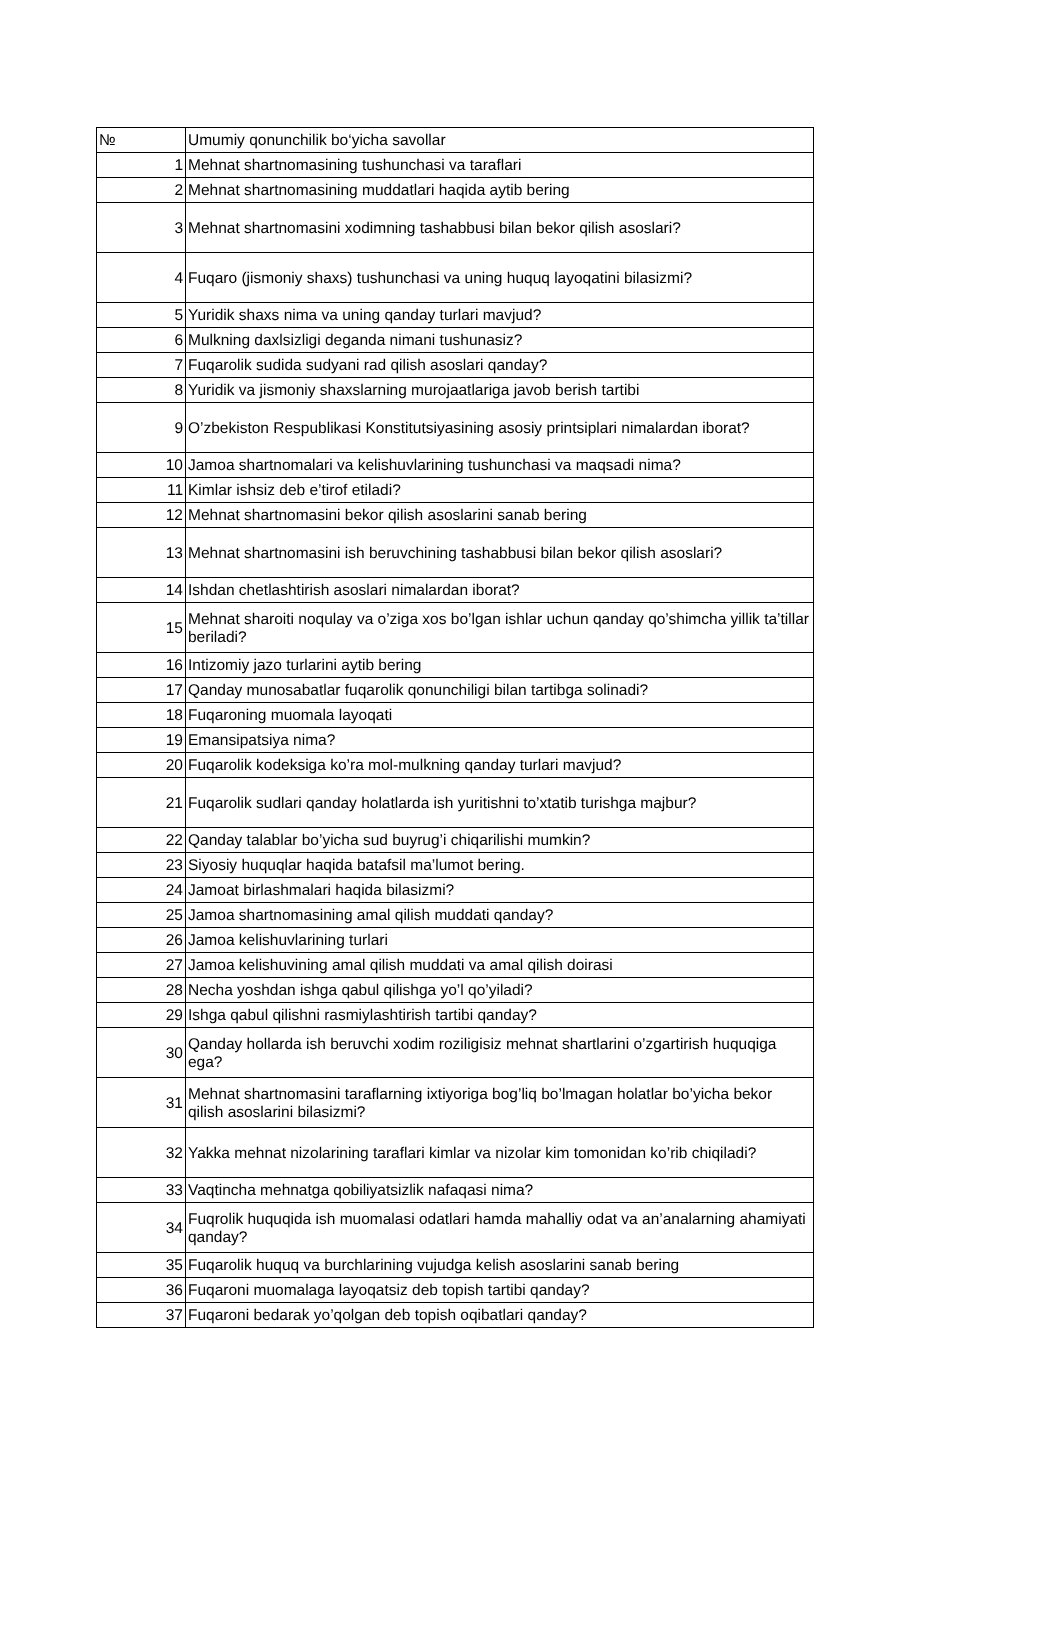| № | Umumiy qonunchilik bo‘yicha savollar |
| --- | --- |
| 1 | Mehnat shartnomasining tushunchasi va taraflari |
| 2 | Mehnat shartnomasining muddatlari haqida aytib bering |
| 3 | Mehnat shartnomasini xodimning tashabbusi bilan bekor qilish asoslari? |
| 4 | Fuqaro (jismoniy shaxs) tushunchasi va uning huquq layoqatini bilasizmi? |
| 5 | Yuridik shaxs nima va uning qanday turlari mavjud? |
| 6 | Mulkning daxlsizligi deganda nimani tushunasiz? |
| 7 | Fuqarolik sudida sudyani rad qilish asoslari qanday? |
| 8 | Yuridik va jismoniy shaxslarning murojaatlariga javob berish tartibi |
| 9 | O’zbekiston Respublikasi Konstitutsiyasining asosiy printsiplari nimalardan iborat? |
| 10 | Jamoa shartnomalari va kelishuvlarining tushunchasi va maqsadi nima? |
| 11 | Kimlar ishsiz deb e’tirof etiladi? |
| 12 | Mehnat shartnomasini bekor qilish asoslarini sanab bering |
| 13 | Mehnat shartnomasini ish beruvchining tashabbusi bilan bekor qilish asoslari? |
| 14 | Ishdan chetlashtirish asoslari nimalardan iborat? |
| 15 | Mehnat sharoiti noqulay va o’ziga xos bo’lgan ishlar uchun qanday qo’shimcha yillik ta’tillar beriladi? |
| 16 | Intizomiy jazo turlarini aytib bering |
| 17 | Qanday munosabatlar fuqarolik qonunchiligi bilan tartibga solinadi? |
| 18 | Fuqaroning muomala layoqati |
| 19 | Emansipatsiya nima? |
| 20 | Fuqarolik kodeksiga ko’ra mol-mulkning qanday turlari mavjud? |
| 21 | Fuqarolik sudlari qanday holatlarda ish yuritishni to’xtatib turishga majbur? |
| 22 | Qanday talablar bo’yicha sud buyrug’i chiqarilishi mumkin? |
| 23 | Siyosiy huquqlar haqida batafsil ma’lumot bering. |
| 24 | Jamoat birlashmalari haqida bilasizmi? |
| 25 | Jamoa shartnomasining amal qilish muddati qanday? |
| 26 | Jamoa kelishuvlarining turlari |
| 27 | Jamoa kelishuvining amal qilish muddati va amal qilish doirasi |
| 28 | Necha yoshdan ishga qabul qilishga yo’l qo’yiladi? |
| 29 | Ishga qabul qilishni rasmiylashtirish tartibi qanday? |
| 30 | Qanday hollarda ish beruvchi xodim roziligisiz mehnat shartlarini o’zgartirish huquqiga ega? |
| 31 | Mehnat shartnomasini taraflarning ixtiyoriga bog’liq bo’lmagan holatlar bo’yicha bekor qilish asoslarini bilasizmi? |
| 32 | Yakka mehnat nizolarining taraflari kimlar va nizolar kim tomonidan ko’rib chiqiladi? |
| 33 | Vaqtincha mehnatga qobiliyatsizlik nafaqasi nima? |
| 34 | Fuqrolik huquqida ish muomalasi odatlari hamda mahalliy odat va an’analarning ahamiyati qanday? |
| 35 | Fuqarolik huquq va burchlarining vujudga kelish asoslarini sanab bering |
| 36 | Fuqaroni muomalaga layoqatsiz deb topish tartibi qanday? |
| 37 | Fuqaroni bedarak yo’qolgan deb topish oqibatlari qanday? |